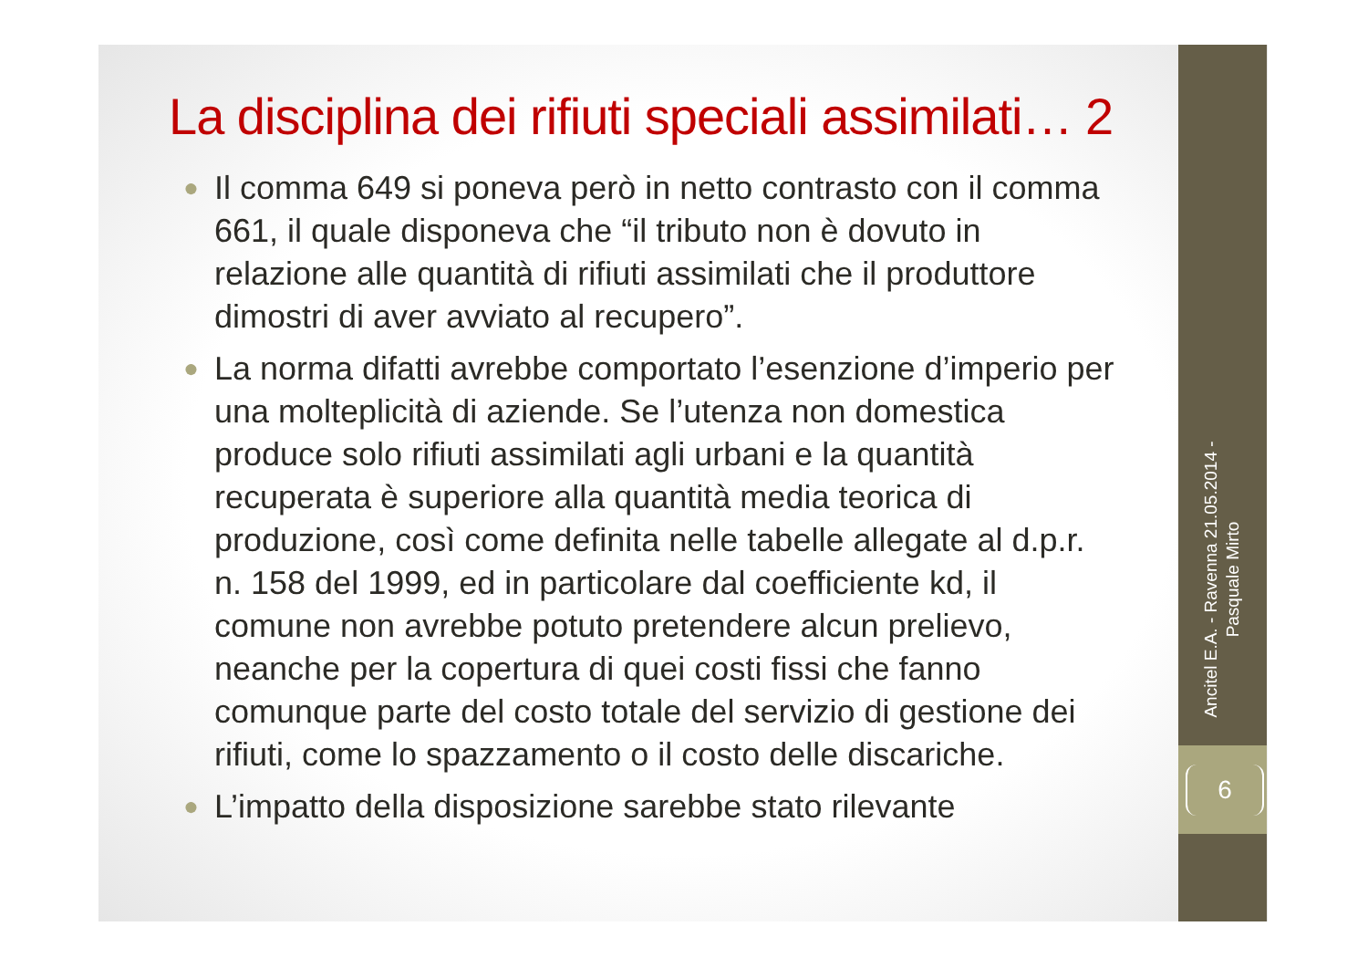La disciplina dei rifiuti speciali assimilati… 2
● Il comma 649 si poneva però in netto contrasto con il comma 661, il quale disponeva che “il tributo non è dovuto in relazione alle quantità di rifiuti assimilati che il produttore dimostri di aver avviato al recupero”.
● La norma difatti avrebbe comportato l’esenzione d’imperio per una molteplicità di aziende. Se l’utenza non domestica produce solo rifiuti assimilati agli urbani e la quantità recuperata è superiore alla quantità media teorica di produzione, così come definita nelle tabelle allegate al d.p.r. n. 158 del 1999, ed in particolare dal coefficiente kd, il comune non avrebbe potuto pretendere alcun prelievo, neanche per la copertura di quei costi fissi che fanno comunque parte del costo totale del servizio di gestione dei rifiuti, come lo spazzamento o il costo delle discariche.
● L’impatto della disposizione sarebbe stato rilevante
Ancitel E.A. - Ravenna 21.05.2014 -
Pasquale Mirto
6